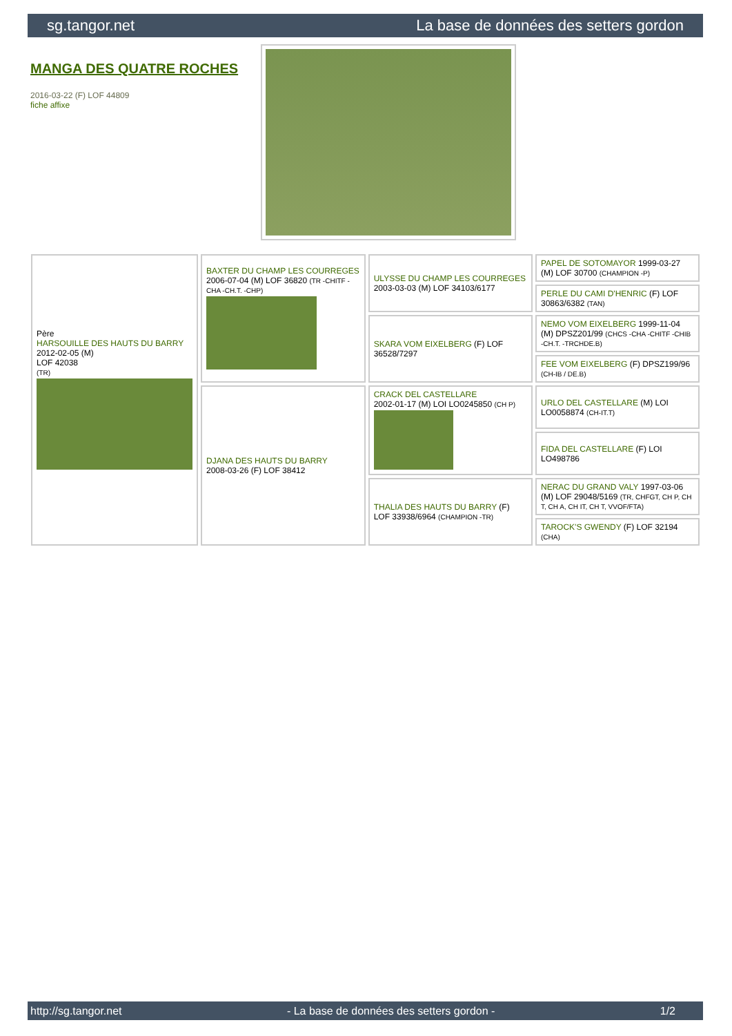sg.tangor.net La base de données des setters gordon
MANGA DES QUATRE ROCHES
2016-03-22 (F) LOF 44809
fiche affixe
| Père HARSOUILLE DES HAUTS DU BARRY 2012-02-05 (M) LOF 42038 (TR) | BAXTER DU CHAMP LES COURREGES 2006-07-04 (M) LOF 36820 (TR -CHITF -CHA -CH.T. -CHP) | ULYSSE DU CHAMP LES COURREGES 2003-03-03 (M) LOF 34103/6177 | PAPEL DE SOTOMAYOR 1999-03-27 (M) LOF 30700 (CHAMPION -P) |
| | | | PERLE DU CAMI D'HENRIC (F) LOF 30863/6382 (TAN) |
| | | SKARA VOM EIXELBERG (F) LOF 36528/7297 | NEMO VOM EIXELBERG 1999-11-04 (M) DPSZ201/99 (CHCS -CHA -CHITF -CHIB -CH.T. -TRCHDE.B) |
| | | | FEE VOM EIXELBERG (F) DPSZ199/96 (CH-IB / DE.B) |
| | DJANA DES HAUTS DU BARRY 2008-03-26 (F) LOF 38412 | CRACK DEL CASTELLARE 2002-01-17 (M) LOI LO0245850 (CH P) | URLO DEL CASTELLARE (M) LOI LO0058874 (CH-IT.T) |
| | | | FIDA DEL CASTELLARE (F) LOI LO498786 |
| | | THALIA DES HAUTS DU BARRY (F) LOF 33938/6964 (CHAMPION -TR) | NERAC DU GRAND VALY 1997-03-06 (M) LOF 29048/5169 (TR, CHFGT, CH P, CH T, CH A, CH IT, CH T, VVOF/FTA) |
| | | | TAROCK'S GWENDY (F) LOF 32194 (CHA) |
http://sg.tangor.net - La base de données des setters gordon - 1/2